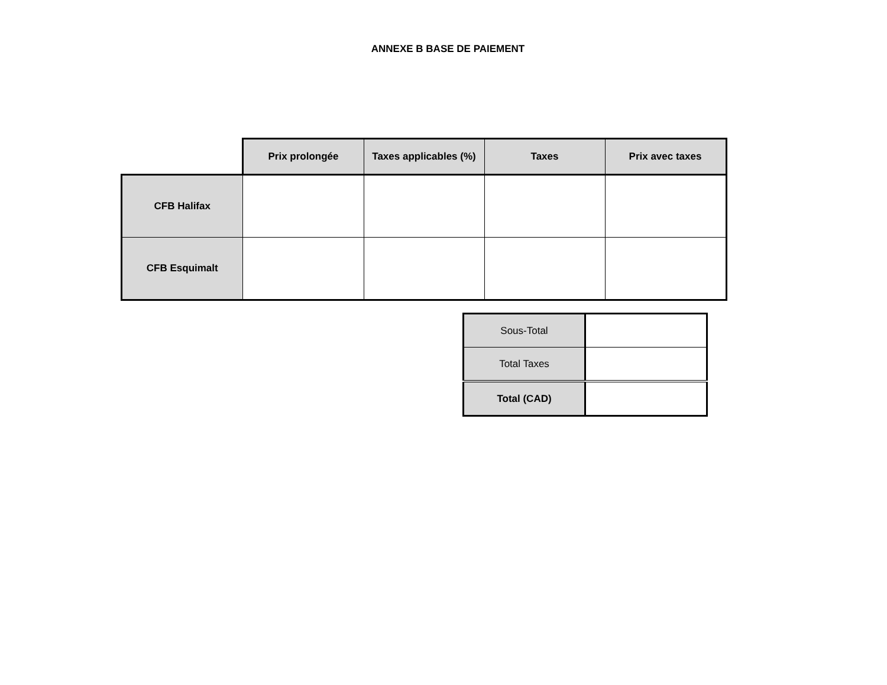ANNEXE B BASE DE PAIEMENT
| | Prix prolongée | Taxes applicables (%) | Taxes | Prix avec taxes |
| --- | --- | --- | --- | --- |
| CFB Halifax | | | | |
| CFB Esquimalt | | | | |
| Sous-Total | |
| Total Taxes | |
| Total (CAD) | |